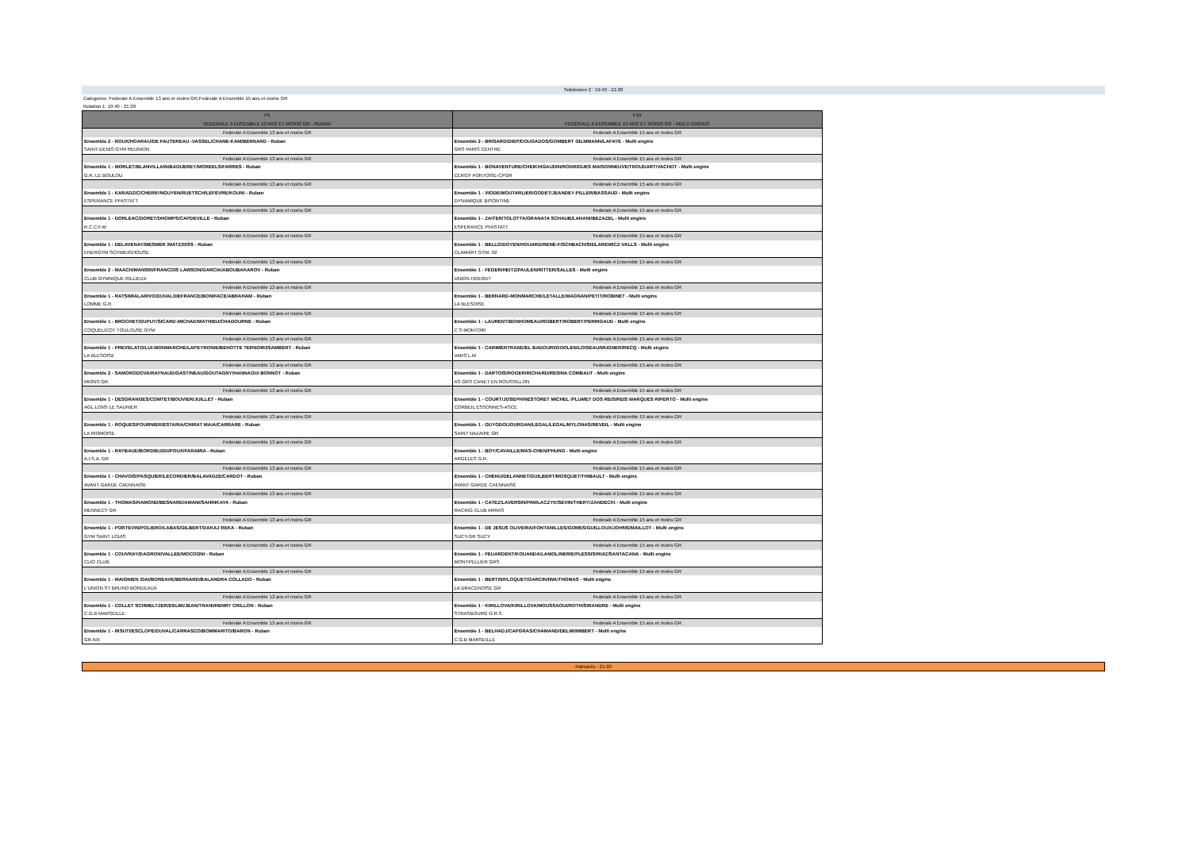Subdvision 2 : 19:40 - 21:20
Categories: Federale A Ensemble 13 ans et moins GR,Federale A Ensemble 15 ans et moins GR
Rotation 1: 19:40 - 21:20
| F9 FEDERALE A ENSEMBLE 13 ANS ET MOINS GR - RUBAN | F10 FEDERALE A ENSEMBLE 15 ANS ET MOINS GR - MULTI ENGINS |
| --- | --- |
| Federale A Ensemble 13 ans et moins GR | Federale A Ensemble 15 ans et moins GR |
| Ensemble 2 - ROUX/HOARAU/DE FAUTEREAU -VASSEL/CHANE-KAM/BERNARD - Ruban | Ensemble 2 - BRISARD/DIEP/DOUGADOS/GOMBERT GILMMANN/LAFAYE - Multi engins |
| SAINT-DENIS GYM REUNION | GRS PARIS CENTRE |
| Federale A Ensemble 13 ans et moins GR | Federale A Ensemble 15 ans et moins GR |
| Ensemble 1 - MORLET/BLANVILLAIN/BAGUEREY/MOREELS/FARRES - Ruban | Ensemble 1 - BONAVENTURE/CHEIKH/GAUDIN/RODRIGUES MAISONNEUVE/TROUDART/VACHOT - Multi engins |
| G.R. LE BOULOU | CERGY PONTOISE-CPGR |
| Federale A Ensemble 13 ans et moins GR | Federale A Ensemble 15 ans et moins GR |
| Ensemble 1 - KARADZIC/CHERIF/NGUYEN/RUETSCH/LEFÈVRE/KOUNI - Ruban | Ensemble 1 - VIODE/MOUTARLIER/GODET/JEANDEY-PILLER/BASSAUD - Multi engins |
| ESPERANCE PFASTATT | DYNAMIQUE BISONTINE |
| Federale A Ensemble 13 ans et moins GR | Federale A Ensemble 15 ans et moins GR |
| Ensemble 1 - DORLEAC/DORET/DHOMPS/CAPDEVILLE - Ruban | Ensemble 1 - ZAITER/TOLOTTA/GRANATA SCHAUB/LANANI/BEZAZEL - Multi engins |
| R.C.C.F.M | ESPERANCE PFASTATT |
| Federale A Ensemble 13 ans et moins GR | Federale A Ensemble 15 ans et moins GR |
| Ensemble 1 - DELAVENAY/MESMER /MATZ/DISS - Ruban | Ensemble 1 - BELLO/DOYEN/HOUARD/RENÉ-FISCHBACH/SIDLAREWICZ-VALLS - Multi engins |
| ENERGYM SCHWEIGHOUSE | CLAMART GYM. 92 |
| Federale A Ensemble 13 ans et moins GR | Federale A Ensemble 15 ans et moins GR |
| Ensemble 2 - MAACH/MANSRI/FRANCOIS LAWSON/GARCIA/ABOUBAKAROV - Ruban | Ensemble 1 - FEGER/HEITZ/PAULEN/RITTER/SALLES - Multi engins |
| CLUB GYMNIQUE RILLIEUX | UNION HOERDT |
| Federale A Ensemble 13 ans et moins GR | Federale A Ensemble 15 ans et moins GR |
| Ensemble 1 - RATSIMIALARIVO/DUVAL/DEFRANCE/BONIFACE/ABRAHAM - Ruban | Ensemble 1 - BERNARD-MONMARCHE/LETALLE/MAGNAN/PETIT/ROBINET - Multi engins |
| LOMME G.R. | LA BLESOISE |
| Federale A Ensemble 13 ans et moins GR | Federale A Ensemble 15 ans et moins GR |
| Ensemble 1 - BROCHET/DUPUY/SICARD-MICHAD/MATHIEU/CHADOURNE - Ruban | Ensemble 1 - LAURENT/BONHOMEAU/ROBERT/ROBERT/PERRIGAUD - Multi engins |
| COQUELICOT TOULOUSE GYM | C S MONTOIR |
| Federale A Ensemble 13 ans et moins GR | Federale A Ensemble 15 ans et moins GR |
| Ensemble 1 - PREVELATO/LUI-MONMARCHE/LAPEYRONIE/BEHOTTE TERNOIR/ISAMBERT - Ruban | Ensemble 1 - CARIMENTRAND/EL BADOURI/GOOLEN/LOISEAU/MUGNER/RECQ - Multi engins |
| LA BLESOISE | VARS L.M |
| Federale A Ensemble 13 ans et moins GR | Federale A Ensemble 15 ans et moins GR |
| Ensemble 2 - SAMORODOVA/RAYNAUD/GASTINEAU/GOUTAGNY/HANNAOUI BONNOT - Ruban | Ensemble 1 - DARTOIS/ROGER/RICHARD/RESINA COMBAUT - Multi engins |
| MIONS GR | AS GRS CANET EN ROUSSILLON |
| Federale A Ensemble 13 ans et moins GR | Federale A Ensemble 15 ans et moins GR |
| Ensemble 1 - DESGRANGES/COMTET/BOUVIER/JUILLET - Ruban | Ensemble 1 - COURT/JOSEPH/NESTORET MICHEL /PLUMET DOS REIS/REIS MARQUES RIPERTO - Multi engins |
| AGL LONS LE SAUNIER | CORBEIL ESSONNES-ASCE |
| Federale A Ensemble 13 ans et moins GR | Federale A Ensemble 15 ans et moins GR |
| Ensemble 1 - ROQUES/FOURNIER/ESTARIA/CHIRAT MAIA/CARRARE - Ruban | Ensemble 1 - GUYODO/JOURDAN/LEGAL/LEGAL/MYLONAS/REVEIL - Multi engins |
| LA RIOMOISE | SAINT NAZAIRE GR |
| Federale A Ensemble 13 ans et moins GR | Federale A Ensemble 15 ans et moins GR |
| Ensemble 1 - RAYBAUD/BORDIEU/DUPOUX/FARAMIA - Ruban | Ensemble 1 - BOY/CAVAILLE/MAS-CHEN/PHUNG - Multi engins |
| A.I.S.A. GR | ARGELES G.R. |
| Federale A Ensemble 13 ans et moins GR | Federale A Ensemble 15 ans et moins GR |
| Ensemble 1 - CHAVOIS/PASQUIER/LECORDIER/BALAVADZE/CARDOT - Ruban | Ensemble 1 - CHENU/DELANNET/GUILBERT/MOSQUET/THIBAULT - Multi engins |
| AVANT GARDE CAENNAISE | AVANT GARDE CAENNAISE |
| Federale A Ensemble 13 ans et moins GR | Federale A Ensemble 15 ans et moins GR |
| Ensemble 1 - THOMAS/HAMOND/BESNARD/AMANI/SAHINKAYA - Ruban | Ensemble 1 - CATEZ/LAVERSIN/PAWLACZYK/SEVIN/THERY/ZANDECKI - Multi engins |
| MENNECY GR | RACING CLUB ARRAS |
| Federale A Ensemble 13 ans et moins GR | Federale A Ensemble 15 ans et moins GR |
| Ensemble 1 - PORTEVIN/POLIERO/LABAS/GILBERT/DAKAJ REKA - Ruban | Ensemble 1 - DE JESUS OLIVEIRA/FONTANILLES/GOMES/GUILLOUX/JOHNS/MAILLOT - Multi engins |
| GYM SAINT LOUIS | SUCY-GR SUCY |
| Federale A Ensemble 13 ans et moins GR | Federale A Ensemble 15 ans et moins GR |
| Ensemble 1 - COUVRAY/DAGRON/VALLEE/MOCOGNI - Ruban | Ensemble 1 - FEUARDENT/KOUANDA/LAMOLINERIE/PLESSIS/RUIZ/SANTACANA - Multi engins |
| CLIO CLUB | MONTPELLIER GRS |
| Federale A Ensemble 13 ans et moins GR | Federale A Ensemble 15 ans et moins GR |
| Ensemble 1 - MAIGNIEN /DAI/BOREAVE/BERNARD/BALANDRA COLLADO - Ruban | Ensemble 1 - BERTIN/FLOQUET/GARCIN/IWA/THOMAS - Multi engins |
| L'UNION ST BRUNO BORDEAUX | LA DRACENOISE GR |
| Federale A Ensemble 13 ans et moins GR | Federale A Ensemble 15 ans et moins GR |
| Ensemble 1 - COLLET SCHMELTZER/DELMI/JEAN/TRANI/HENRY CRILLON - Ruban | Ensemble 1 - KIRILLOVA/KIRILLOVA/MOUSSAOUI/ROTH/SIRANDRE - Multi engins |
| C.G.B MARSEILLE | STRASBOURG G.R.S. |
| Federale A Ensemble 13 ans et moins GR | Federale A Ensemble 15 ans et moins GR |
| Ensemble 1 - IRSUTI/ESCLOPE/DUVAL/CARRASCO/BOMMARITO/BARON - Ruban | Ensemble 1 - BELHADJ/CAPGRAS/CHAMAND/DELMI/IMBERT - Multi engins |
| GR AIX | C.G.B MARSEILLE |
Palmarès - 21:20